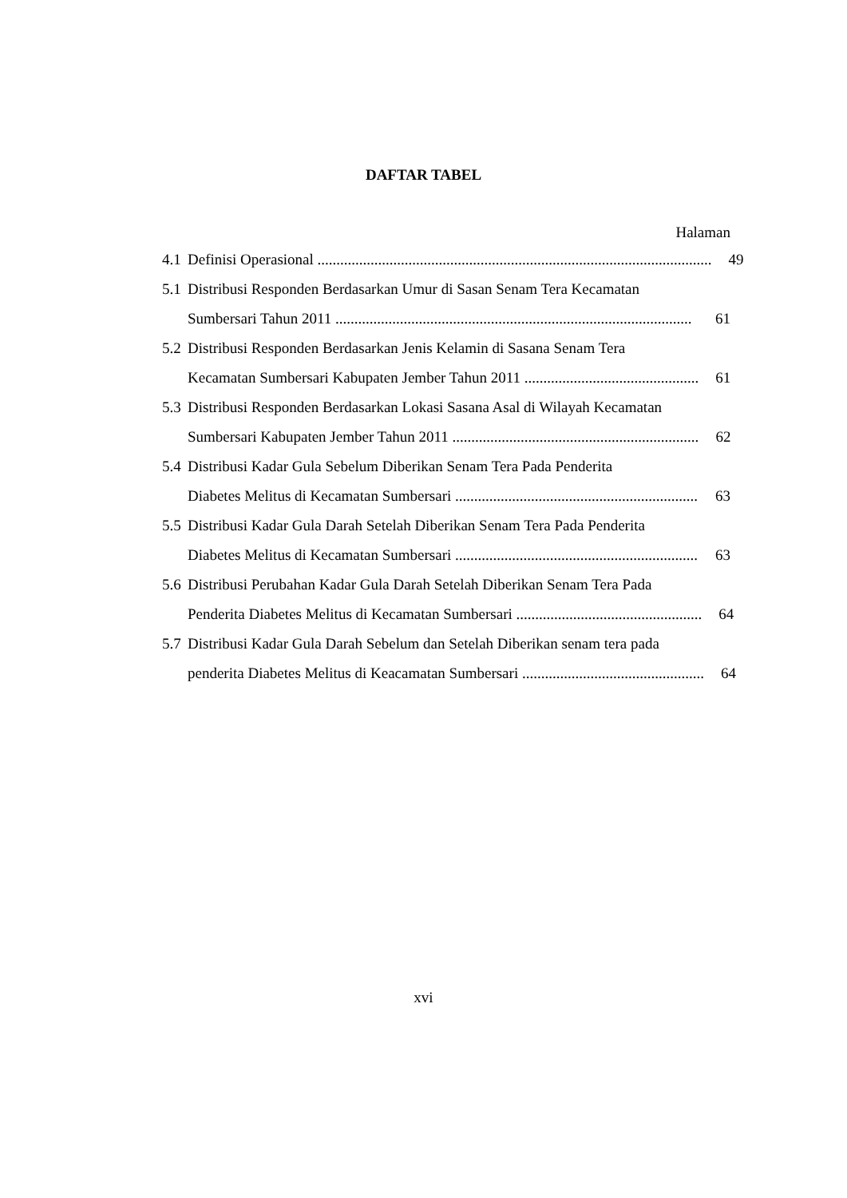DAFTAR TABEL
Halaman
4.1
Definisi Operasional ........................................................................................................ 49
5.1 Distribusi Responden Berdasarkan Umur di Sasan Senam Tera Kecamatan
Sumbersari Tahun 2011 .............................................................................................. 61
5.2 Distribusi Responden Berdasarkan Jenis Kelamin di Sasana Senam Tera
Kecamatan Sumbersari Kabupaten Jember Tahun 2011 .............................................. 61
5.3 Distribusi Responden Berdasarkan Lokasi Sasana Asal di Wilayah Kecamatan
Sumbersari Kabupaten Jember Tahun 2011 ................................................................. 62
5.4 Distribusi Kadar Gula Sebelum Diberikan Senam Tera Pada Penderita
Diabetes Melitus di Kecamatan Sumbersari ................................................................ 63
5.5 Distribusi Kadar Gula Darah Setelah Diberikan Senam Tera Pada Penderita
Diabetes Melitus di Kecamatan Sumbersari ................................................................ 63
5.6 Distribusi Perubahan Kadar Gula Darah Setelah Diberikan Senam Tera Pada
Penderita Diabetes Melitus di Kecamatan Sumbersari ................................................. 64
5.7 Distribusi Kadar Gula Darah Sebelum dan Setelah Diberikan senam tera pada
penderita Diabetes Melitus di Keacamatan Sumbersari ................................................ 64
xvi